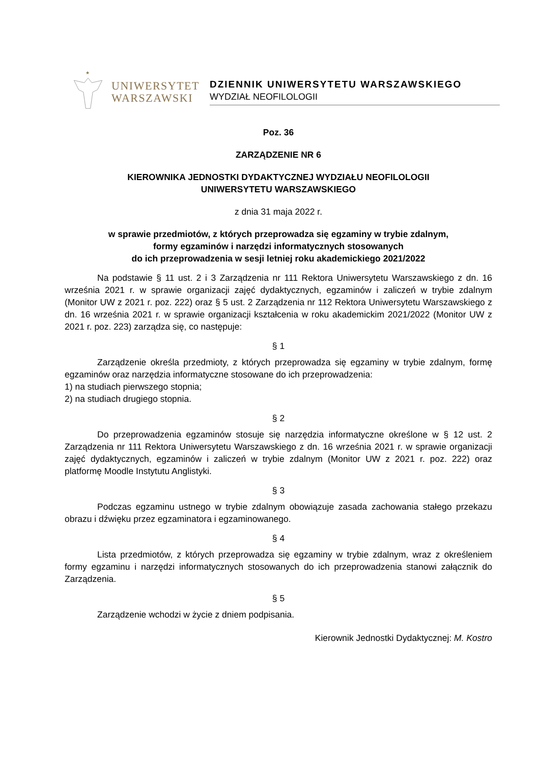★
UNIWERSYTET
WARSZAWSKI
DZIENNIK UNIWERSYTETU WARSZAWSKIEGO
WYDZIAŁ NEOFILOLOGII
Poz. 36
ZARZĄDZENIE NR 6
KIEROWNIKA JEDNOSTKI DYDAKTYCZNEJ WYDZIAŁU NEOFILOLOGII
UNIWERSYTETU WARSZAWSKIEGO
z dnia 31 maja 2022 r.
w sprawie przedmiotów, z których przeprowadza się egzaminy w trybie zdalnym,
formy egzaminów i narzędzi informatycznych stosowanych
do ich przeprowadzenia w sesji letniej roku akademickiego 2021/2022
Na podstawie § 11 ust. 2 i 3 Zarządzenia nr 111 Rektora Uniwersytetu Warszawskiego z dn. 16 września 2021 r. w sprawie organizacji zajęć dydaktycznych, egzaminów i zaliczeń w trybie zdalnym (Monitor UW z 2021 r. poz. 222) oraz § 5 ust. 2 Zarządzenia nr 112 Rektora Uniwersytetu Warszawskiego z dn. 16 września 2021 r. w sprawie organizacji kształcenia w roku akademickim 2021/2022 (Monitor UW z 2021 r. poz. 223) zarządza się, co następuje:
§ 1
Zarządzenie określa przedmioty, z których przeprowadza się egzaminy w trybie zdalnym, formę egzaminów oraz narzędzia informatyczne stosowane do ich przeprowadzenia:
1) na studiach pierwszego stopnia;
2) na studiach drugiego stopnia.
§ 2
Do przeprowadzenia egzaminów stosuje się narzędzia informatyczne określone w § 12 ust. 2 Zarządzenia nr 111 Rektora Uniwersytetu Warszawskiego z dn. 16 września 2021 r. w sprawie organizacji zajęć dydaktycznych, egzaminów i zaliczeń w trybie zdalnym (Monitor UW z 2021 r. poz. 222) oraz platformę Moodle Instytutu Anglistyki.
§ 3
Podczas egzaminu ustnego w trybie zdalnym obowiązuje zasada zachowania stałego przekazu obrazu i dźwięku przez egzaminatora i egzaminowanego.
§ 4
Lista przedmiotów, z których przeprowadza się egzaminy w trybie zdalnym, wraz z określeniem formy egzaminu i narzędzi informatycznych stosowanych do ich przeprowadzenia stanowi załącznik do Zarządzenia.
§ 5
Zarządzenie wchodzi w życie z dniem podpisania.
Kierownik Jednostki Dydaktycznej: M. Kostro